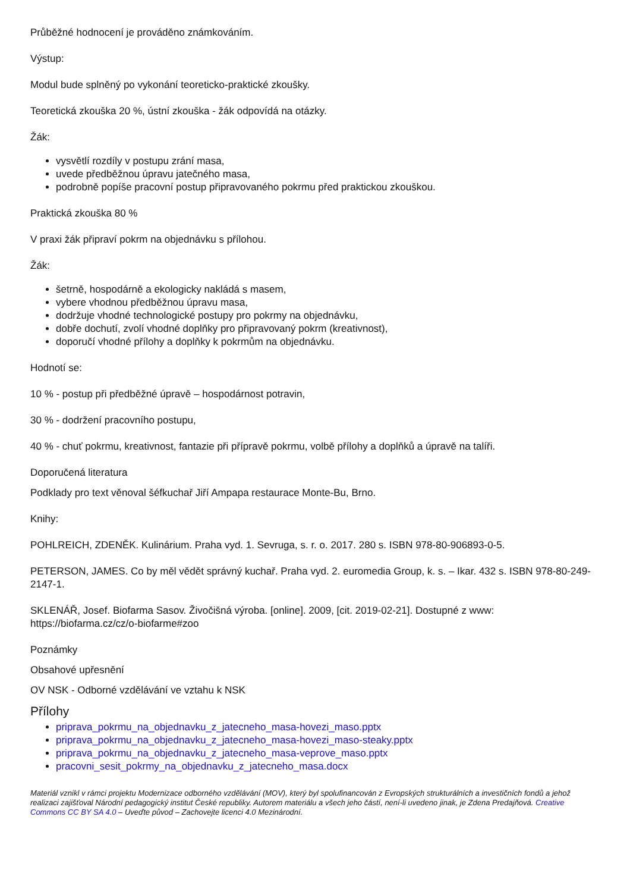Průběžné hodnocení je prováděno známkováním.
Výstup:
Modul bude splněný po vykonání teoreticko-praktické zkoušky.
Teoretická zkouška 20 %, ústní zkouška - žák odpovídá na otázky.
Žák:
vysvětlí rozdíly v postupu zrání masa,
uvede předběžnou úpravu jatečného masa,
podrobně popíše pracovní postup připravovaného pokrmu před praktickou zkouškou.
Praktická zkouška 80 %
V praxi žák připraví pokrm na objednávku s přílohou.
Žák:
šetrně, hospodárně a ekologicky nakládá s masem,
vybere vhodnou předběžnou úpravu masa,
dodržuje vhodné technologické postupy pro pokrmy na objednávku,
dobře dochutí, zvolí vhodné doplňky pro připravovaný pokrm (kreativnost),
doporučí vhodné přílohy a doplňky k pokrmům na objednávku.
Hodnotí se:
10 % - postup při předběžné úpravě – hospodárnost potravin,
30 % - dodržení pracovního postupu,
40 % - chuť pokrmu, kreativnost, fantazie při přípravě pokrmu, volbě přílohy a doplňků a úpravě na talíři.
Doporučená literatura
Podklady pro text věnoval šéfkuchař Jiří Ampapa restaurace Monte-Bu, Brno.
Knihy:
POHLREICH, ZDENĚK. Kulinárium. Praha vyd. 1. Sevruga, s. r. o. 2017. 280 s. ISBN 978-80-906893-0-5.
PETERSON, JAMES. Co by měl vědět správný kuchař. Praha vyd. 2. euromedia Group, k. s. – Ikar. 432 s. ISBN 978-80-249-2147-1.
SKLENÁŘ, Josef. Biofarma Sasov. Živočišná výroba. [online]. 2009, [cit. 2019-02-21]. Dostupné z www: https://biofarma.cz/cz/o-biofarme#zoo
Poznámky
Obsahové upřesnění
OV NSK - Odborné vzdělávání ve vztahu k NSK
Přílohy
priprava_pokrmu_na_objednavku_z_jatecneho_masa-hovezi_maso.pptx
priprava_pokrmu_na_objednavku_z_jatecneho_masa-hovezi_maso-steaky.pptx
priprava_pokrmu_na_objednavku_z_jatecneho_masa-veprove_maso.pptx
pracovni_sesit_pokrmy_na_objednavku_z_jatecneho_masa.docx
Materiál vznikl v rámci projektu Modernizace odborného vzdělávání (MOV), který byl spolufinancován z Evropských strukturálních a investičních fondů a jehož realizaci zajišťoval Národní pedagogický institut České republiky. Autorem materiálu a všech jeho částí, není-li uvedeno jinak, je Zdena Predajňová. Creative Commons CC BY SA 4.0 – Uveďte původ – Zachovejte licenci 4.0 Mezinárodní.